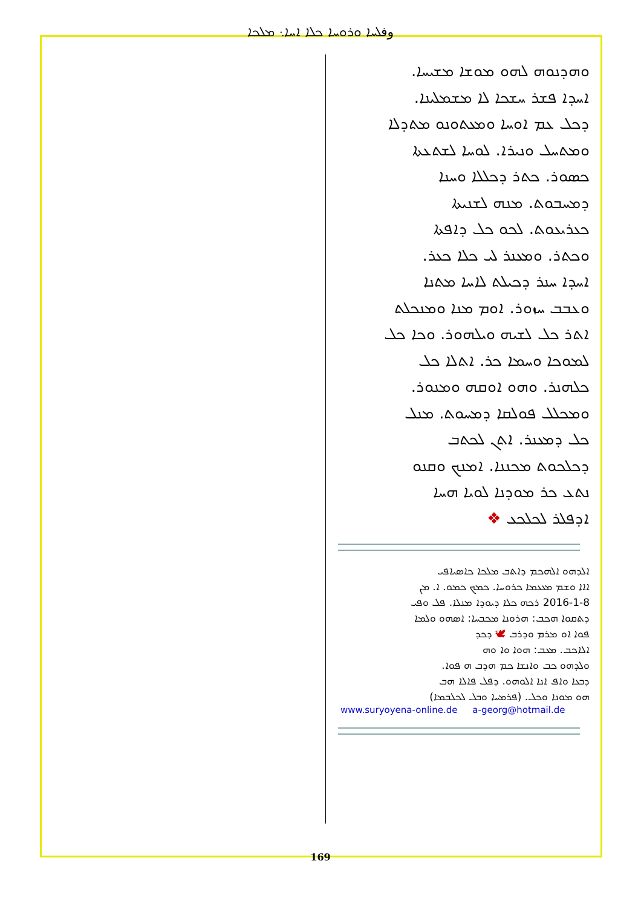وفܠܚܐ ܘܪܘܚܐ ܟܠܐ ܐܚܐ܆ ܡܠܟܐ
ܘܗܕܢܘܗ ܠܗܘ ܡܘܫܐ ܡܫܝܚܐ.
ܐܚܕܐ ܦܫܪ ܚܫܟܐ ܠܐ ܡܫܡܠܝܢܐ.
ܕܟܠ ܥܡ ܐܘܚܐ ܘܡܥܬܘܢܘ ܡܬܕܠܐ
ܘܡܬܚܠ ܘܢܝܪܐ. ܠܘܚܐ ܠܫܬܥܬܐ
ܟܣܘܪ. ܟܬܪ ܕܟܠܠܐ ܘܚܢܐ
ܕܡܚܒܘܬ. ܡܢܗ ܠܫܢܝܬܐ
ܟܥܪܝܥܘܬ. ܠܟܘ ܟܠ ܕܐܦܬܐ
ܘܟܬܪ. ܘܡܥܢܪ ܠܝ ܟܠܐ ܟܥܪ.
ܐܚܕܐ ܚܢܪ ܕܟܝܠܬ ܠܐܚܐ ܡܬܢܐ
ܘܥܒܒ ܚܙܘܪ. ܐܘܡ ܡܢܐ ܘܡܢܟܠܬ
ܐܬܪ ܟܠ ܠܫܝܗ ܘܝܠܗܘܪ. ܘܟܐ ܟܠ
ܠܡܘܟܐ ܘܚܡܐ ܟܪ. ܐܬܠܐ ܟܠ
ܟܠܗܢܪ. ܘܗܘ ܐܘܩܗ ܘܡܢܘܪ.
ܘܡܟܠܠ ܦܘܠܩܐ ܕܡܚܘܬ. ܡܢܠ
ܟܠ ܕܡܥܢܪ. ܐܬܢ ܠܟܬܒ
ܕܟܠܟܘܬ ܡܟܢܢܐ. ܐܡܢܟ ܘܩܢܘ
ܢܬܥ ܟܪ ܡܘܕܢܐ ܠܘܝܐ ܗܚܐ
ܐܕܦܠܪ ܠܟܠܟܥ ❖
ܐܠܕܗܘ ܐܠܗܟܡ ܕܐܬܒ ܡܠܟܐ ܟܐܣܝܐܦܝ
ܐܐܐ ܘܫܡ ܡܥܥܡܐ ܟܪܘܚܐ. ܟܡܟ ܟܡܘ. ܐ. ܡܢ
2016-1-8 ܪܟܗ ܟܠܐ ܕܝܘܕܐ ܡܢܠܐ. ܦܠ ܘܦܝ
ܕܬܩܘܐ ܗܟܒ: ܗܪܘܢܐ ܡܟܒܚܐ: ܐܣܗܘ ܘܠܡܐ
ܦܘܐ ܐܘ ܡܪܡ ܘܕܪܒ 🕊 ܕܟܕ
ܐܠܐܟܒ. ܡܥܒ: ܗܘܐ ܘܐ ܘܗ
ܘܠܕܗܘ ܟܒ ܘܐܢܫܐ ܟܡ ܗܕܒ ܗ ܦܘܐ.
ܕܒܥܐ ܘܐܦ ܐܢܐ ܐܠܘܗܘ. ܕܦܠ ܦܐܠܐ ܗܒ
ܗܘ ܡܘܢܐ ܘܟܠ. (ܦܪܡܚܐ ܘܒܠ ܠܟܠܒܡܐ)
www.suryoyena-online.de a-georg@hotmail.de
169